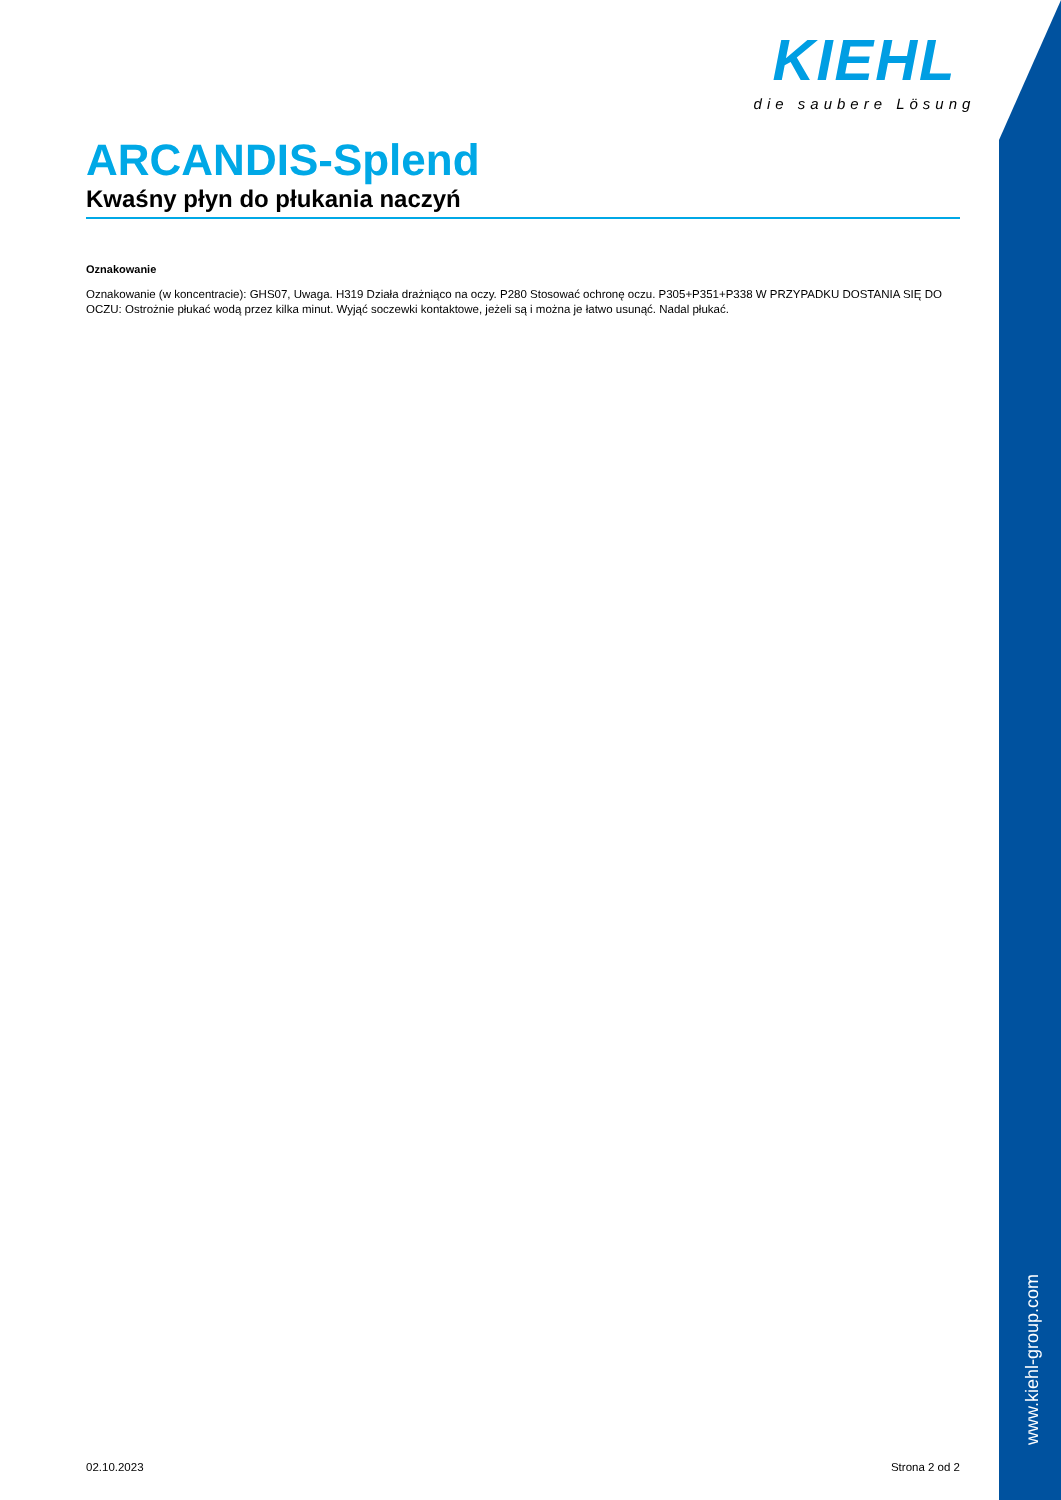KIEHL
die saubere Lösung
ARCANDIS-Splend
Kwaśny płyn do płukania naczyń
Oznakowanie
Oznakowanie (w koncentracie): GHS07, Uwaga. H319 Działa drażniąco na oczy. P280 Stosować ochronę oczu. P305+P351+P338 W PRZYPADKU DOSTANIA SIĘ DO OCZU: Ostrożnie płukać wodą przez kilka minut. Wyjąć soczewki kontaktowe, jeżeli są i można je łatwo usunąć. Nadal płukać.
www.kiehl-group.com
02.10.2023 Strona 2 od 2